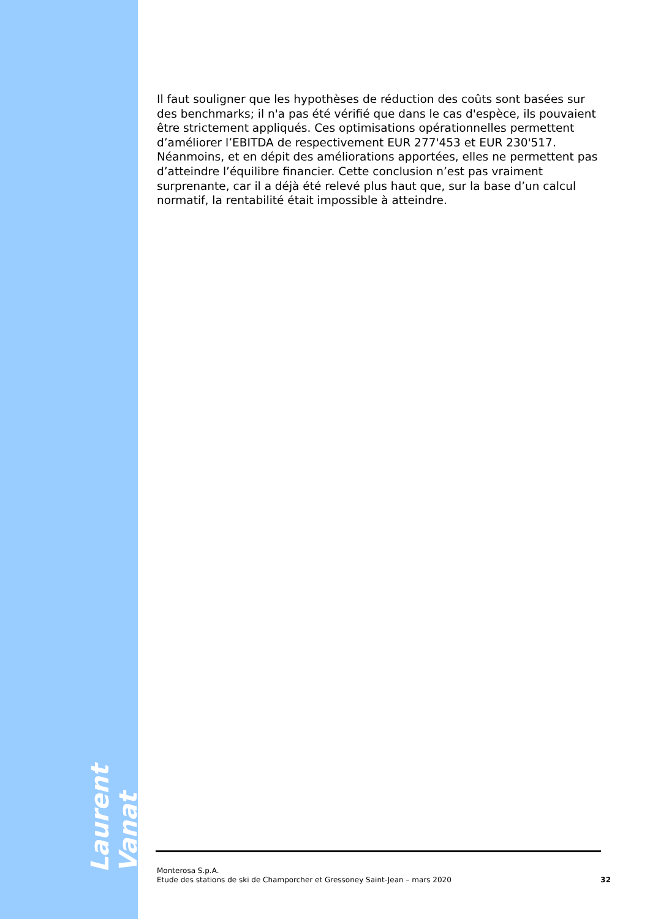Laurent Vanat
Il faut souligner que les hypothèses de réduction des coûts sont basées sur des benchmarks; il n'a pas été vérifié que dans le cas d'espèce, ils pouvaient être strictement appliqués. Ces optimisations opérationnelles permettent d’améliorer l’EBITDA de respectivement EUR 277'453 et EUR 230'517. Néanmoins, et en dépit des améliorations apportées, elles ne permettent pas d’atteindre l’équilibre financier. Cette conclusion n’est pas vraiment surprenante, car il a déjà été relevé plus haut que, sur la base d’un calcul normatif, la rentabilité était impossible à atteindre.
Monterosa S.p.A.
Etude des stations de ski de Champorcher et Gressoney Saint-Jean – mars 2020
32